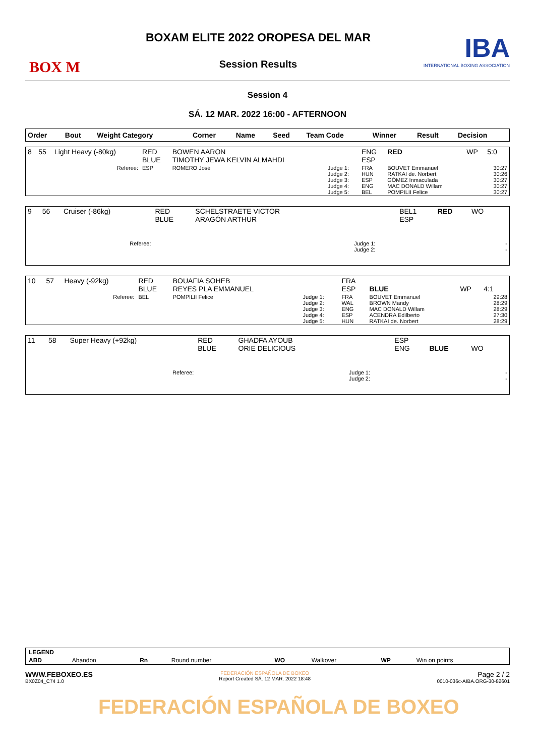BOX M
BOXAM ELITE 2022 OROPESA DEL MAR
Session Results
IBA
INTERNATIONAL BOXING ASSOCIATION
Session 4
SÁ. 12 MAR. 2022 16:00 - AFTERNOON
| Order | Bout | Weight Category | Corner | Name | Seed | Team Code | Winner | Result | Decision |
| --- | --- | --- | --- | --- | --- | --- | --- | --- | --- |
| 8 | 55 | Light Heavy (-80kg) | RED BLUE | BOWEN AARON TIMOTHY JEWA KELVIN ALMAHDI | | ENG ESP | RED | WP | 5:0 |
| | | Referee: | ESP | ROMERO José | Judge 1: Judge 2: Judge 3: Judge 4: Judge 5: | FRA HUN ESP ENG BEL | BOUVET Emmanuel RATKAI de. Norbert GÓMEZ Inmaculada MAC DONALD Willam POMPILII Felice | | 30:27 30:26 30:27 30:27 30:27 |
| 9 | 56 | Cruiser (-86kg) | RED BLUE | SCHELSTRAETE VICTOR ARAGÓN ARTHUR | | BEL1 ESP | RED | WO | |
| | | Referee: | | | Judge 1: Judge 2: | | | | - - |
| 10 | 57 | Heavy (-92kg) | RED BLUE | BOUAFIA SOHEB REYES PLA EMMANUEL | | FRA ESP | BLUE | WP | 4:1 |
| | | Referee: | BEL | POMPILII Felice | Judge 1: Judge 2: Judge 3: Judge 4: Judge 5: | FRA WAL ENG ESP HUN | BOUVET Emmanuel BROWN Mandy MAC DONALD Willam ACENDRA Edilberto RATKAI de. Norbert | | 29:28 28:29 28:29 27:30 28:29 |
| 11 | 58 | Super Heavy (+92kg) | RED BLUE | GHADFA AYOUB ORIE DELICIOUS | | ESP ENG | BLUE | WO | |
| | | Referee: | | | Judge 1: Judge 2: | | | | - - |
| LEGEND | | | | | | | |
| ABD | Abandon | Rn | Round number | WO | Walkover | WP | Win on points |
WWW.FEBOXEO.ES
BX0Z04_C74 1.0
FEDERACIÓN ESPAÑOLA DE BOXEO
Report Created SÁ. 12 MAR. 2022 18:48
Page 2 / 2
0010-036c-AIBA.ORG-30-82601
FEDERACIÓN ESPAÑOLA DE BOXEO